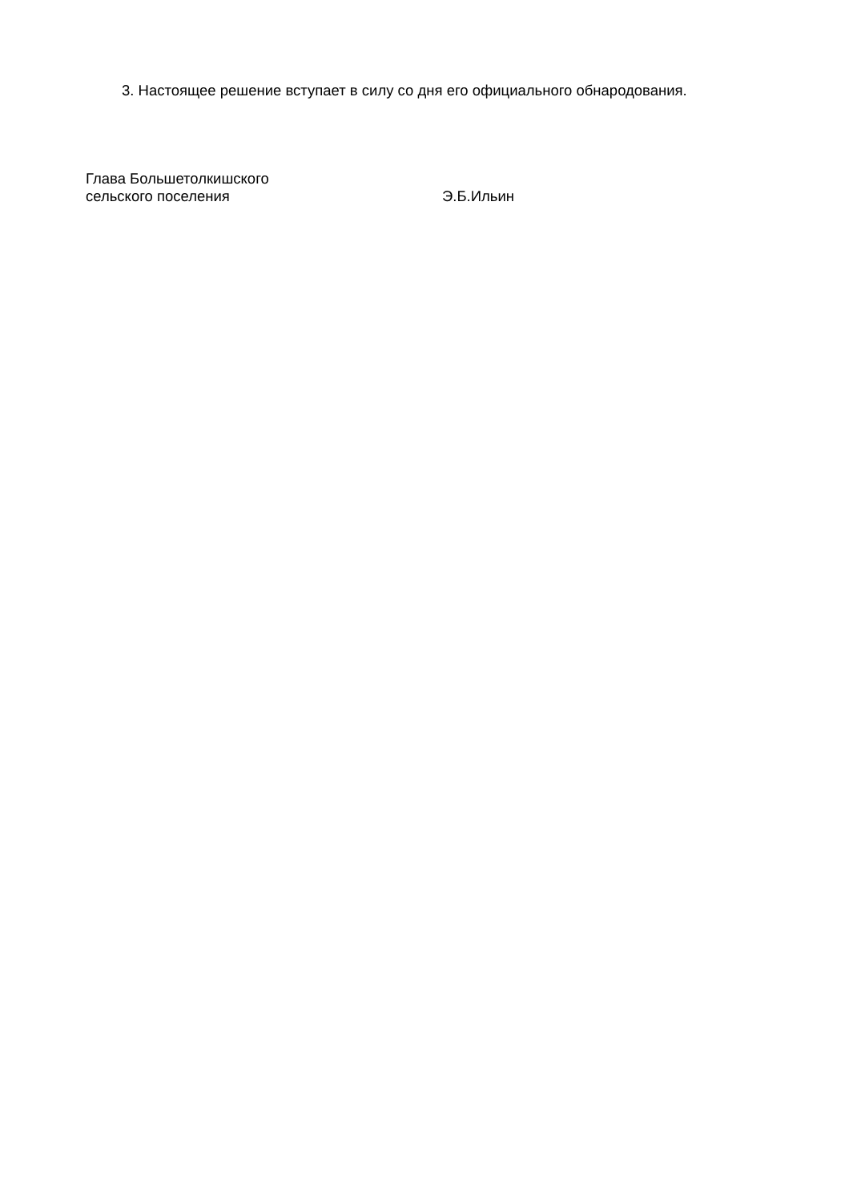3. Настоящее решение вступает в силу со дня его официального обнародования.
Глава Большетолкишского
сельского поселения
Э.Б.Ильин